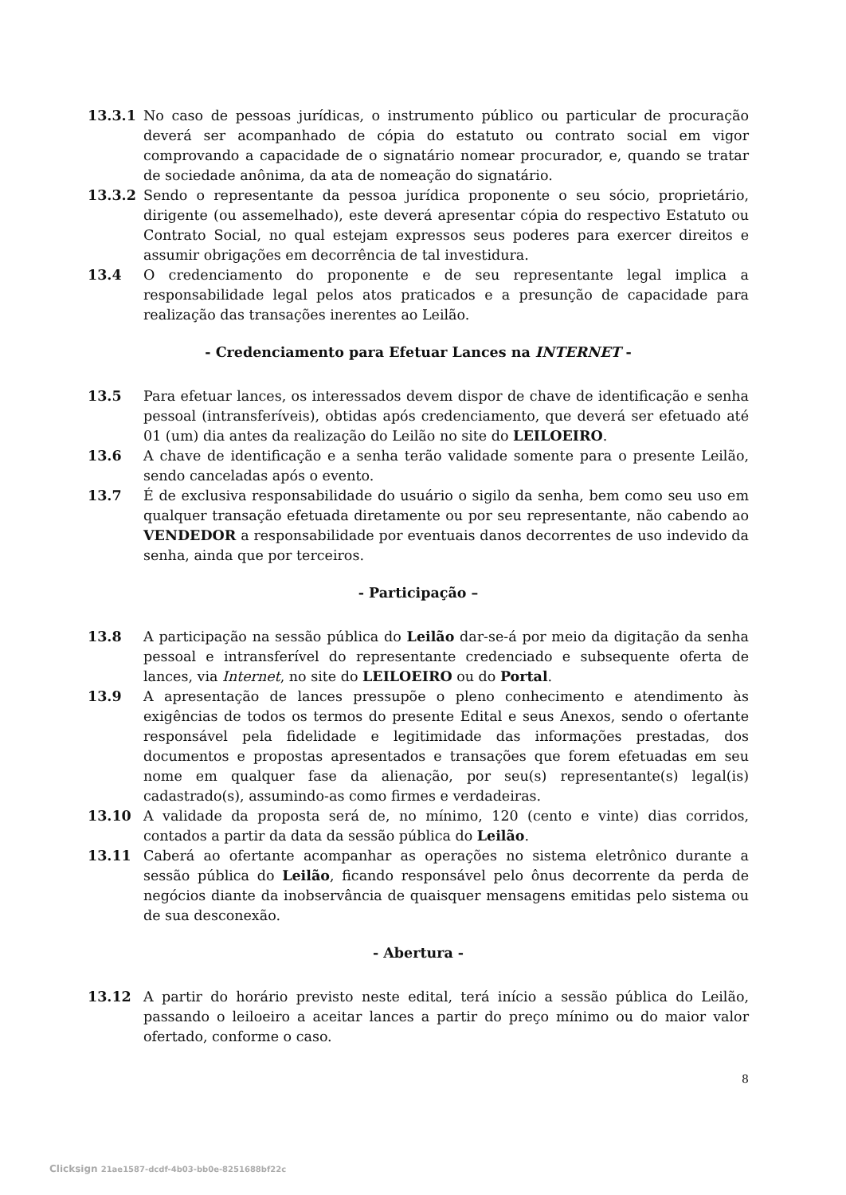13.3.1 No caso de pessoas jurídicas, o instrumento público ou particular de procuração deverá ser acompanhado de cópia do estatuto ou contrato social em vigor comprovando a capacidade de o signatário nomear procurador, e, quando se tratar de sociedade anônima, da ata de nomeação do signatário.
13.3.2 Sendo o representante da pessoa jurídica proponente o seu sócio, proprietário, dirigente (ou assemelhado), este deverá apresentar cópia do respectivo Estatuto ou Contrato Social, no qual estejam expressos seus poderes para exercer direitos e assumir obrigações em decorrência de tal investidura.
13.4 O credenciamento do proponente e de seu representante legal implica a responsabilidade legal pelos atos praticados e a presunção de capacidade para realização das transações inerentes ao Leilão.
- Credenciamento para Efetuar Lances na INTERNET -
13.5 Para efetuar lances, os interessados devem dispor de chave de identificação e senha pessoal (intransferíveis), obtidas após credenciamento, que deverá ser efetuado até 01 (um) dia antes da realização do Leilão no site do LEILOEIRO.
13.6 A chave de identificação e a senha terão validade somente para o presente Leilão, sendo canceladas após o evento.
13.7 É de exclusiva responsabilidade do usuário o sigilo da senha, bem como seu uso em qualquer transação efetuada diretamente ou por seu representante, não cabendo ao VENDEDOR a responsabilidade por eventuais danos decorrentes de uso indevido da senha, ainda que por terceiros.
- Participação –
13.8 A participação na sessão pública do Leilão dar-se-á por meio da digitação da senha pessoal e intransferível do representante credenciado e subsequente oferta de lances, via Internet, no site do LEILOEIRO ou do Portal.
13.9 A apresentação de lances pressupõe o pleno conhecimento e atendimento às exigências de todos os termos do presente Edital e seus Anexos, sendo o ofertante responsável pela fidelidade e legitimidade das informações prestadas, dos documentos e propostas apresentados e transações que forem efetuadas em seu nome em qualquer fase da alienação, por seu(s) representante(s) legal(is) cadastrado(s), assumindo-as como firmes e verdadeiras.
13.10 A validade da proposta será de, no mínimo, 120 (cento e vinte) dias corridos, contados a partir da data da sessão pública do Leilão.
13.11 Caberá ao ofertante acompanhar as operações no sistema eletrônico durante a sessão pública do Leilão, ficando responsável pelo ônus decorrente da perda de negócios diante da inobservância de quaisquer mensagens emitidas pelo sistema ou de sua desconexão.
- Abertura -
13.12 A partir do horário previsto neste edital, terá início a sessão pública do Leilão, passando o leiloeiro a aceitar lances a partir do preço mínimo ou do maior valor ofertado, conforme o caso.
8
Clicksign 21ae1587-dcdf-4b03-bb0e-8251688bf22c